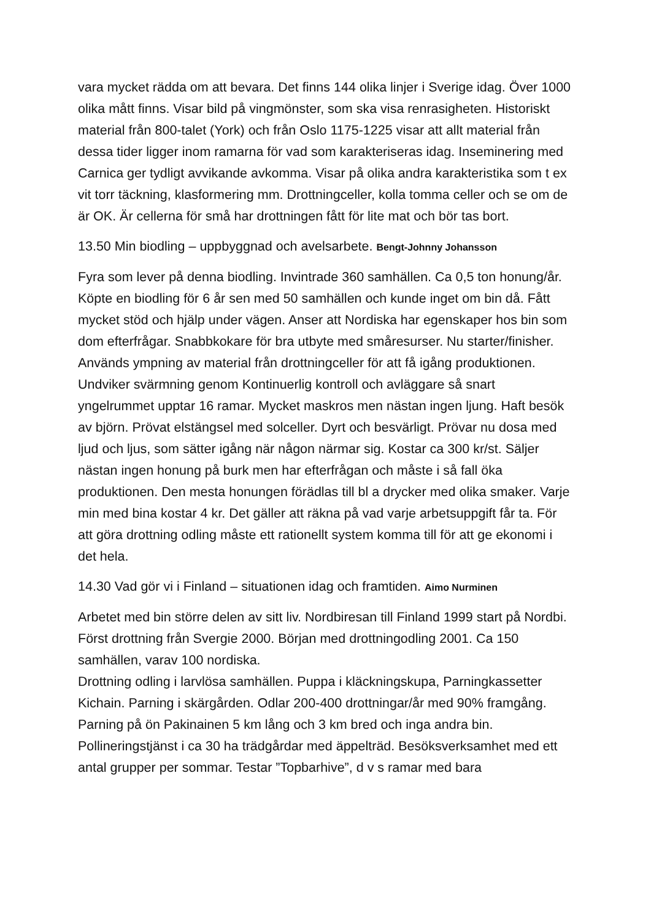vara mycket rädda om att bevara. Det finns 144 olika linjer i Sverige idag. Över 1000 olika mått finns. Visar bild på vingmönster, som ska visa renrasigheten. Historiskt material från 800-talet (York) och från Oslo 1175-1225 visar att allt material från dessa tider ligger inom ramarna för vad som karakteriseras idag. Inseminering med Carnica ger tydligt avvikande avkomma. Visar på olika andra karakteristika som t ex vit torr täckning, klasformering mm. Drottningceller, kolla tomma celler och se om de är OK. Är cellerna för små har drottningen fått för lite mat och bör tas bort.
13.50 Min biodling – uppbyggnad och avelsarbete. Bengt-Johnny Johansson
Fyra som lever på denna biodling. Invintrade 360 samhällen. Ca 0,5 ton honung/år. Köpte en biodling för 6 år sen med 50 samhällen och kunde inget om bin då. Fått mycket stöd och hjälp under vägen. Anser att Nordiska har egenskaper hos bin som dom efterfrågar. Snabbkokare för bra utbyte med småresurser. Nu starter/finisher. Används ympning av material från drottningceller för att få igång produktionen. Undviker svärmning genom Kontinuerlig kontroll och avläggare så snart yngelrummet upptar 16 ramar. Mycket maskros men nästan ingen ljung. Haft besök av björn. Prövat elstängsel med solceller. Dyrt och besvärligt. Prövar nu dosa med ljud och ljus, som sätter igång när någon närmar sig. Kostar ca 300 kr/st. Säljer nästan ingen honung på burk men har efterfrågan och måste i så fall öka produktionen. Den mesta honungen förädlas till bl a drycker med olika smaker. Varje min med bina kostar 4 kr. Det gäller att räkna på vad varje arbetsuppgift får ta. För att göra drottning odling måste ett rationellt system komma till för att ge ekonomi i det hela.
14.30 Vad gör vi i Finland – situationen idag och framtiden. Aimo Nurminen
Arbetet med bin större delen av sitt liv. Nordbiresan till Finland 1999 start på Nordbi. Först drottning från Svergie 2000. Början med drottningodling 2001. Ca 150 samhällen, varav 100 nordiska.
Drottning odling i larvlösa samhällen. Puppa i kläckningskupa, Parningkassetter Kichain. Parning i skärgården. Odlar 200-400 drottningar/år med 90% framgång. Parning på ön Pakinainen 5 km lång och 3 km bred och inga andra bin. Pollineringstjänst i ca 30 ha trädgårdar med äppelträd. Besöksverksamhet med ett antal grupper per sommar. Testar ”Topbarhive”, d v s ramar med bara